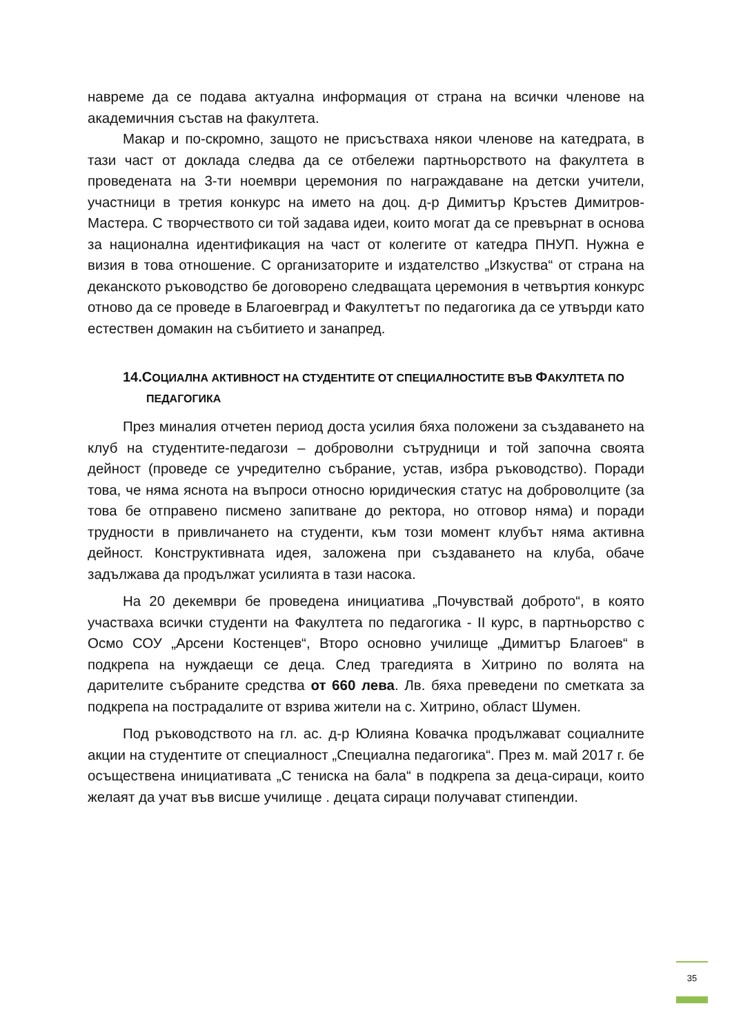навреме да се подава актуална информация от страна на всички членове на академичния състав на факултета.
Макар и по-скромно, защото не присъстваха някои членове на катедрата, в тази част от доклада следва да се отбележи партньорството на факултета в проведената на 3-ти ноември церемония по награждаване на детски учители, участници в третия конкурс на името на доц. д-р Димитър Кръстев Димитров-Мастера. С творчеството си той задава идеи, които могат да се превърнат в основа за национална идентификация на част от колегите от катедра ПНУП. Нужна е визия в това отношение. С организаторите и издателство „Изкуства“ от страна на деканското ръководство бе договорено следващата церемония в четвъртия конкурс отново да се проведе в Благоевград и Факултетът по педагогика да се утвърди като естествен домакин на събитието и занапред.
14.СОЦИАЛНА АКТИВНОСТ НА СТУДЕНТИТЕ ОТ СПЕЦИАЛНОСТИТЕ ВЪВ ФАКУЛТЕТА ПО ПЕДАГОГИКА
През миналия отчетен период доста усилия бяха положени за създаването на клуб на студентите-педагози – доброволни сътрудници и той започна своята дейност (проведе се учредително събрание, устав, избра ръководство). Поради това, че няма яснота на въпроси относно юридическия статус на доброволците (за това бе отправено писмено запитване до ректора, но отговор няма) и поради трудности в привличането на студенти, към този момент клубът няма активна дейност. Конструктивната идея, заложена при създаването на клуба, обаче задължава да продължат усилията в тази насока.
На 20 декември бе проведена инициатива „Почувствай доброто“, в която участваха всички студенти на Факултета по педагогика - II курс, в партньорство с Осмо СОУ „Арсени Костенцев“, Второ основно училище „Димитър Благоев“ в подкрепа на нуждаещи се деца. След трагедията в Хитрино по волята на дарителите събраните средства от 660 лева. Лв. бяха преведени по сметката за подкрепа на пострадалите от взрива жители на с. Хитрино, област Шумен.
Под ръководството на гл. ас. д-р Юлияна Ковачка продължават социалните акции на студентите от специалност „Специална педагогика“. През м. май 2017 г. бе осъществена инициативата „С тениска на бала“ в подкрепа за деца-сираци, които желаят да учат във висше училище . децата сираци получават стипендии.
35